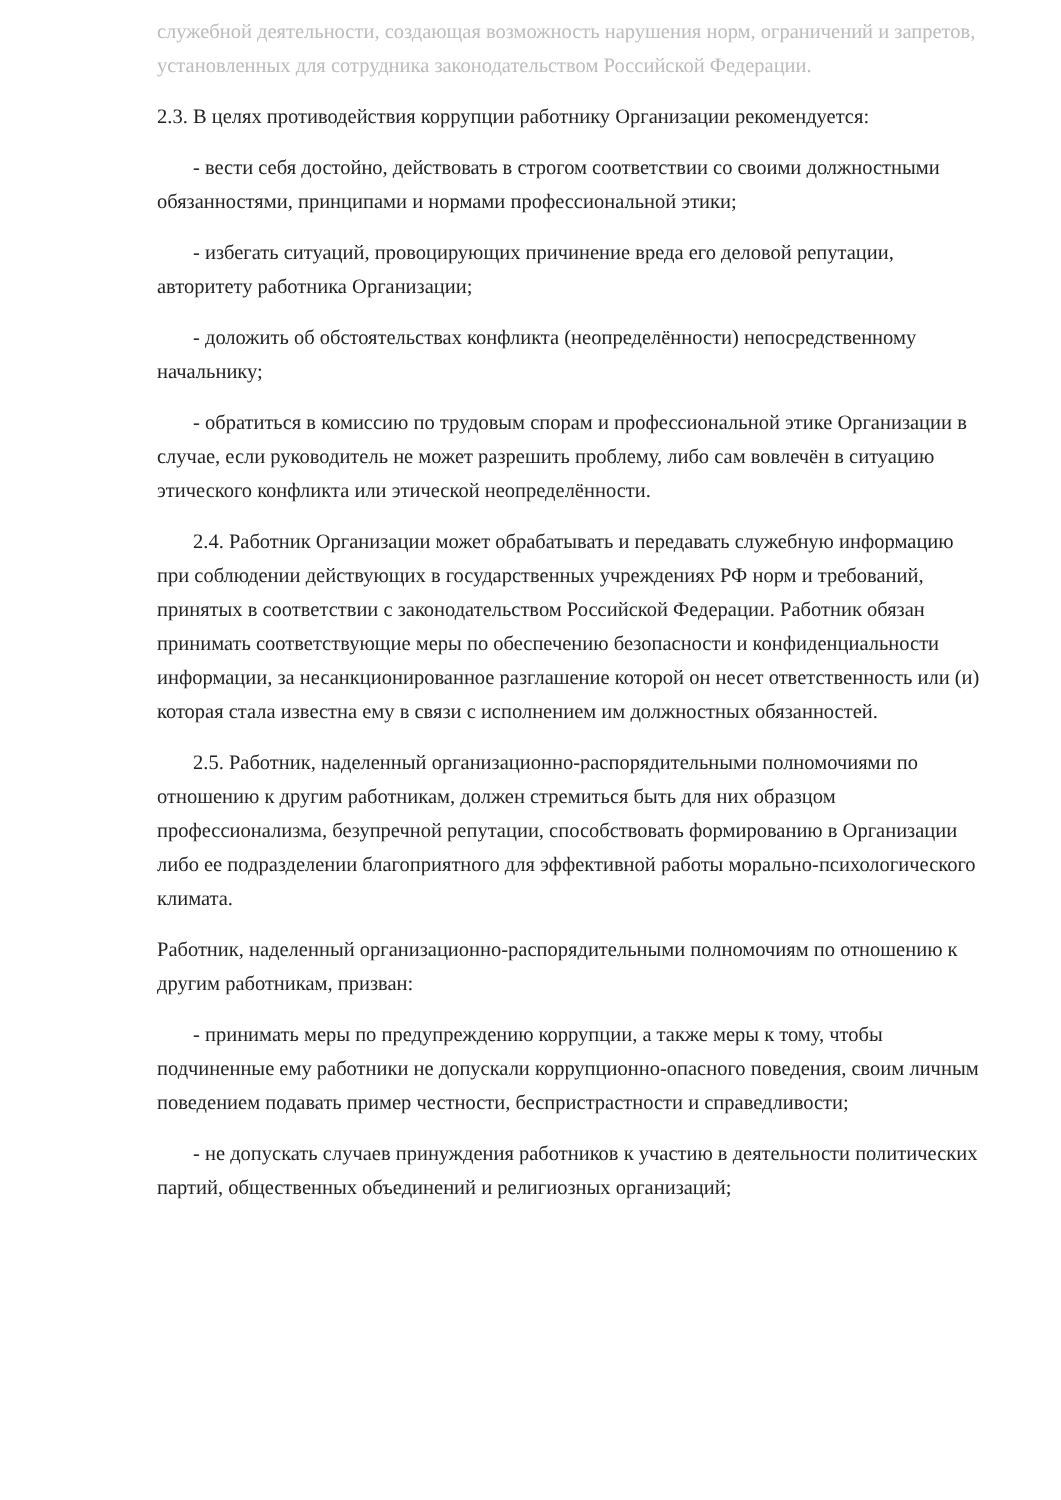служебной деятельности, создающая возможность нарушения норм, ограничений и запретов, установленных для сотрудника законодательством Российской Федерации.
2.3. В целях противодействия коррупции работнику Организации рекомендуется:
- вести себя достойно, действовать в строгом соответствии со своими должностными обязанностями, принципами и нормами профессиональной этики;
- избегать ситуаций, провоцирующих причинение вреда его деловой репутации, авторитету работника Организации;
- доложить об обстоятельствах конфликта (неопределённости) непосредственному начальнику;
- обратиться в комиссию по трудовым спорам и профессиональной этике Организации в случае, если руководитель не может разрешить проблему, либо сам вовлечён в ситуацию этического конфликта или этической неопределённости.
2.4. Работник Организации может обрабатывать и передавать служебную информацию при соблюдении действующих в государственных учреждениях РФ норм и требований, принятых в соответствии с законодательством Российской Федерации. Работник обязан принимать соответствующие меры по обеспечению безопасности и конфиденциальности информации, за несанкционированное разглашение которой он несет ответственность или (и) которая стала известна ему в связи с исполнением им должностных обязанностей.
2.5. Работник, наделенный организационно-распорядительными полномочиями по отношению к другим работникам, должен стремиться быть для них образцом профессионализма, безупречной репутации, способствовать формированию в Организации либо ее подразделении благоприятного для эффективной работы морально-психологического климата.
Работник, наделенный организационно-распорядительными полномочиям по отношению к другим работникам, призван:
- принимать меры по предупреждению коррупции, а также меры к тому, чтобы подчиненные ему работники не допускали коррупционно-опасного поведения, своим личным поведением подавать пример честности, беспристрастности и справедливости;
- не допускать случаев принуждения работников к участию в деятельности политических партий, общественных объединений и религиозных организаций;